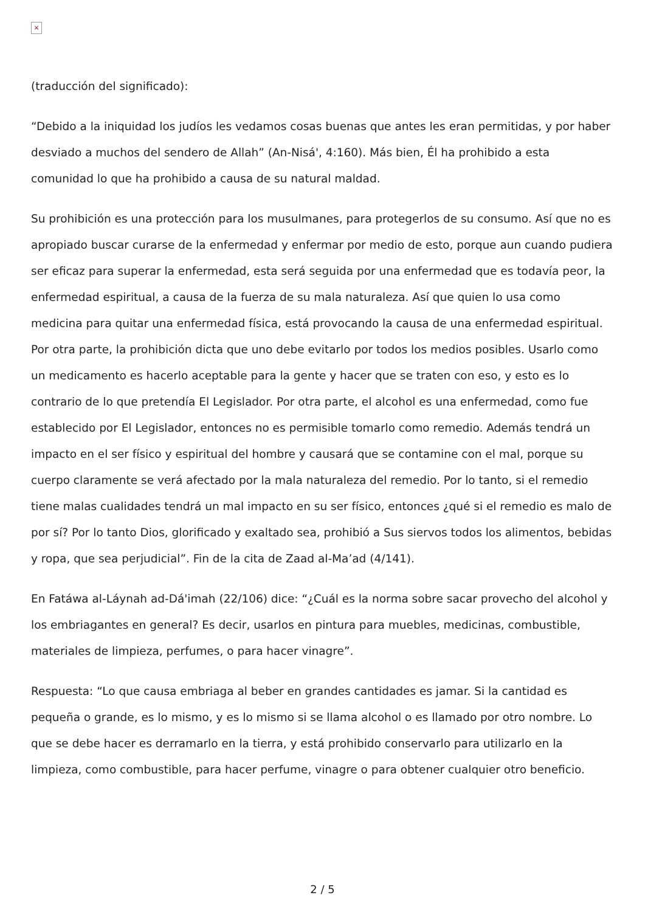×
(traducción del significado):
“Debido a la iniquidad los judíos les vedamos cosas buenas que antes les eran permitidas, y por haber desviado a muchos del sendero de Allah” (An-Nisá', 4:160). Más bien, Él ha prohibido a esta comunidad lo que ha prohibido a causa de su natural maldad.
Su prohibición es una protección para los musulmanes, para protegerlos de su consumo. Así que no es apropiado buscar curarse de la enfermedad y enfermar por medio de esto, porque aun cuando pudiera ser eficaz para superar la enfermedad, esta será seguida por una enfermedad que es todavía peor, la enfermedad espiritual, a causa de la fuerza de su mala naturaleza. Así que quien lo usa como medicina para quitar una enfermedad física, está provocando la causa de una enfermedad espiritual. Por otra parte, la prohibición dicta que uno debe evitarlo por todos los medios posibles. Usarlo como un medicamento es hacerlo aceptable para la gente y hacer que se traten con eso, y esto es lo contrario de lo que pretendía El Legislador. Por otra parte, el alcohol es una enfermedad, como fue establecido por El Legislador, entonces no es permisible tomarlo como remedio. Además tendrá un impacto en el ser físico y espiritual del hombre y causará que se contamine con el mal, porque su cuerpo claramente se verá afectado por la mala naturaleza del remedio. Por lo tanto, si el remedio tiene malas cualidades tendrá un mal impacto en su ser físico, entonces ¿qué si el remedio es malo de por sí? Por lo tanto Dios, glorificado y exaltado sea, prohibió a Sus siervos todos los alimentos, bebidas y ropa, que sea perjudicial”. Fin de la cita de Zaad al-Ma’ad (4/141).
En Fatáwa al-Láynah ad-Dá'imah (22/106) dice: “¿Cuál es la norma sobre sacar provecho del alcohol y los embriagantes en general? Es decir, usarlos en pintura para muebles, medicinas, combustible, materiales de limpieza, perfumes, o para hacer vinagre”.
Respuesta: “Lo que causa embriaga al beber en grandes cantidades es jamar. Si la cantidad es pequeña o grande, es lo mismo, y es lo mismo si se llama alcohol o es llamado por otro nombre. Lo que se debe hacer es derramarlo en la tierra, y está prohibido conservarlo para utilizarlo en la limpieza, como combustible, para hacer perfume, vinagre o para obtener cualquier otro beneficio.
2 / 5